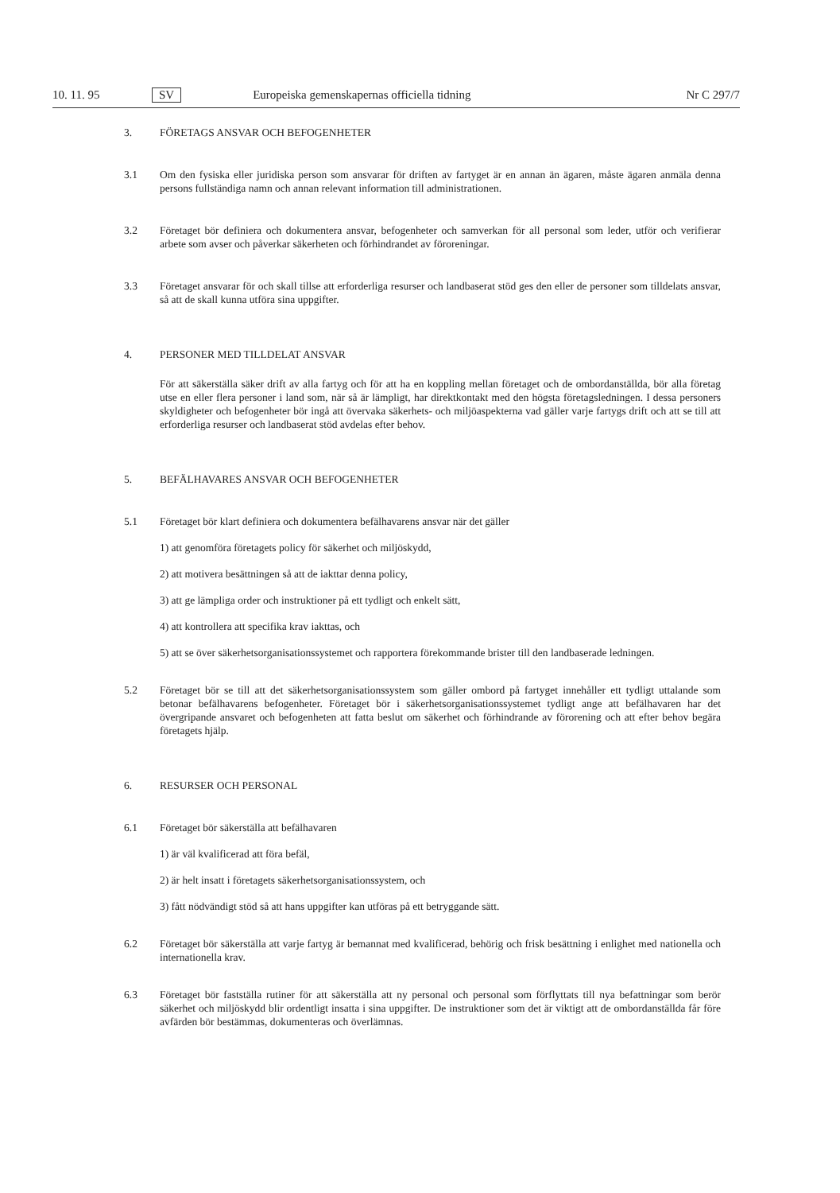10. 11. 95 SV Europeiska gemenskapernas officiella tidning Nr C 297/7
3. FÖRETAGS ANSVAR OCH BEFOGENHETER
3.1 Om den fysiska eller juridiska person som ansvarar för driften av fartyget är en annan än ägaren, måste ägaren anmäla denna persons fullständiga namn och annan relevant information till administrationen.
3.2 Företaget bör definiera och dokumentera ansvar, befogenheter och samverkan för all personal som leder, utför och verifierar arbete som avser och påverkar säkerheten och förhindrandet av föroreningar.
3.3 Företaget ansvarar för och skall tillse att erforderliga resurser och landbaserat stöd ges den eller de personer som tilldelats ansvar, så att de skall kunna utföra sina uppgifter.
4. PERSONER MED TILLDELAT ANSVAR
För att säkerställa säker drift av alla fartyg och för att ha en koppling mellan företaget och de ombordanställda, bör alla företag utse en eller flera personer i land som, när så är lämpligt, har direktkontakt med den högsta företagsledningen. I dessa personers skyldigheter och befogenheter bör ingå att övervaka säkerhets- och miljöaspekterna vad gäller varje fartygs drift och att se till att erforderliga resurser och landbaserat stöd avdelas efter behov.
5. BEFÄLHAVARES ANSVAR OCH BEFOGENHETER
5.1 Företaget bör klart definiera och dokumentera befälhavarens ansvar när det gäller
1) att genomföra företagets policy för säkerhet och miljöskydd,
2) att motivera besättningen så att de iakttar denna policy,
3) att ge lämpliga order och instruktioner på ett tydligt och enkelt sätt,
4) att kontrollera att specifika krav iakttas, och
5) att se över säkerhetsorganisationssystemet och rapportera förekommande brister till den landbaserade ledningen.
5.2 Företaget bör se till att det säkerhetsorganisationssystem som gäller ombord på fartyget innehåller ett tydligt uttalande som betonar befälhavarens befogenheter. Företaget bör i säkerhetsorganisationssystemet tydligt ange att befälhavaren har det övergripande ansvaret och befogenheten att fatta beslut om säkerhet och förhindrande av förorening och att efter behov begära företagets hjälp.
6. RESURSER OCH PERSONAL
6.1 Företaget bör säkerställa att befälhavaren
1) är väl kvalificerad att föra befäl,
2) är helt insatt i företagets säkerhetsorganisationssystem, och
3) fått nödvändigt stöd så att hans uppgifter kan utföras på ett betryggande sätt.
6.2 Företaget bör säkerställa att varje fartyg är bemannat med kvalificerad, behörig och frisk besättning i enlighet med nationella och internationella krav.
6.3 Företaget bör fastställa rutiner för att säkerställa att ny personal och personal som förflyttats till nya befattningar som berör säkerhet och miljöskydd blir ordentligt insatta i sina uppgifter. De instruktioner som det är viktigt att de ombordanställda får före avfärden bör bestämmas, dokumenteras och överlämnas.